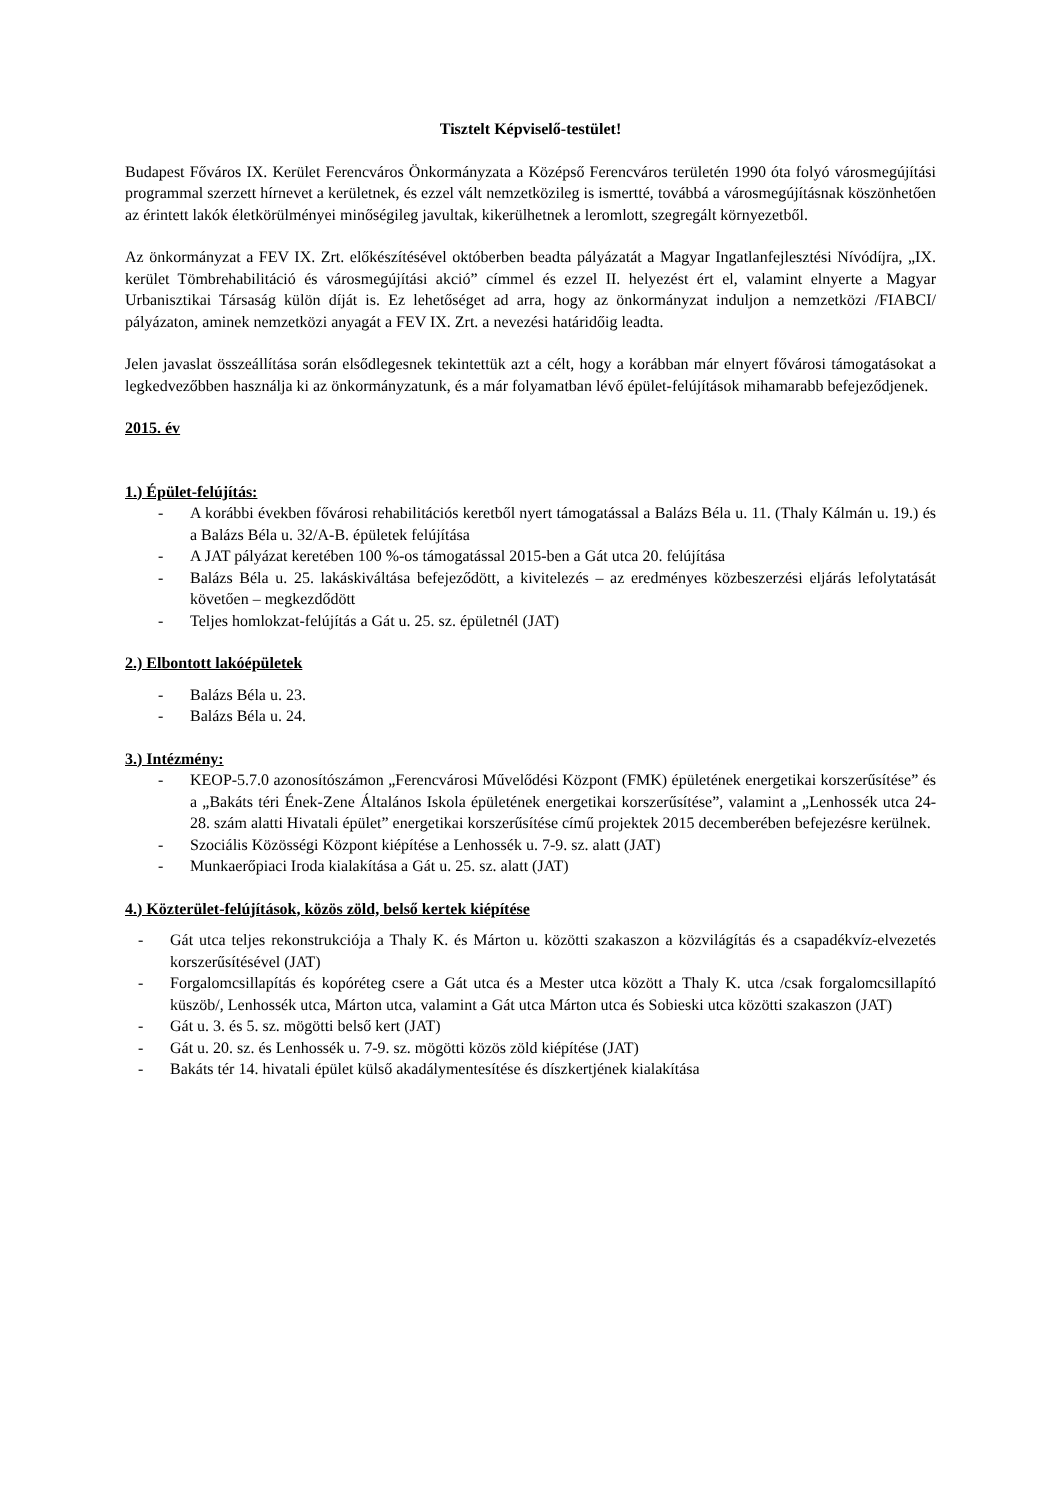Tisztelt Képviselő-testület!
Budapest Főváros IX. Kerület Ferencváros Önkormányzata a Középső Ferencváros területén 1990 óta folyó városmegújítási programmal szerzett hírnevet a kerületnek, és ezzel vált nemzetközileg is ismertté, továbbá a városmegújításnak köszönhetően az érintett lakók életkörülményei minőségileg javultak, kikerülhetnek a leromlott, szegregált környezetből.
Az önkormányzat a FEV IX. Zrt. előkészítésével októberben beadta pályázatát a Magyar Ingatlanfejlesztési Nívódíjra, „IX. kerület Tömbrehabilitáció és városmegújítási akció” címmel és ezzel II. helyezést ért el, valamint elnyerte a Magyar Urbanisztikai Társaság külön díját is. Ez lehetőséget ad arra, hogy az önkormányzat induljon a nemzetközi /FIABCI/ pályázaton, aminek nemzetközi anyagát a FEV IX. Zrt. a nevezési határidőig leadta.
Jelen javaslat összeállítása során elsődlegesnek tekintettük azt a célt, hogy a korábban már elnyert fővárosi támogatásokat a legkedvezőbben használja ki az önkormányzatunk, és a már folyamatban lévő épület-felújítások mihamarabb befejeződjenek.
2015. év
1.) Épület-felújítás:
- A korábbi években fővárosi rehabilitációs keretből nyert támogatással a Balázs Béla u. 11. (Thaly Kálmán u. 19.) és a Balázs Béla u. 32/A-B. épületek felújítása
- A JAT pályázat keretében 100 %-os támogatással 2015-ben a Gát utca 20. felújítása
- Balázs Béla u. 25. lakáskiváltása befejeződött, a kivitelezés – az eredményes közbeszerzési eljárás lefolytatását követően – megkezdődött
- Teljes homlokzat-felújítás a Gát u. 25. sz. épületnél (JAT)
2.) Elbontott lakóépületek
- Balázs Béla u. 23.
- Balázs Béla u. 24.
3.) Intézmény:
- KEOP-5.7.0 azonosítószámon „Ferencvárosi Művelődési Központ (FMK) épületének energetikai korszerűsítése” és a „Bakáts téri Ének-Zene Általános Iskola épületének energetikai korszerűsítése”, valamint a „Lenhossék utca 24-28. szám alatti Hivatali épület” energetikai korszerűsítése című projektek 2015 decemberében befejezésre kerülnek.
- Szociális Közösségi Központ kiépítése a Lenhossék u. 7-9. sz. alatt (JAT)
- Munkaerőpiaci Iroda kialakítása a Gát u. 25. sz. alatt (JAT)
4.) Közterület-felújítások, közös zöld, belső kertek kiépítése
- Gát utca teljes rekonstrukciója a Thaly K. és Márton u. közötti szakaszon a közvilágítás és a csapadékvíz-elvezetés korszerűsítésével (JAT)
- Forgalomcsillapítás és kopóréteg csere a Gát utca és a Mester utca között a Thaly K. utca /csak forgalomcsillapító küszöb/, Lenhossék utca, Márton utca, valamint a Gát utca Márton utca és Sobieski utca közötti szakaszon (JAT)
- Gát u. 3. és 5. sz. mögötti belső kert (JAT)
- Gát u. 20. sz. és Lenhossék u. 7-9. sz. mögötti közös zöld kiépítése (JAT)
- Bakáts tér 14. hivatali épület külső akadálymentesítése és díszkertjének kialakítása